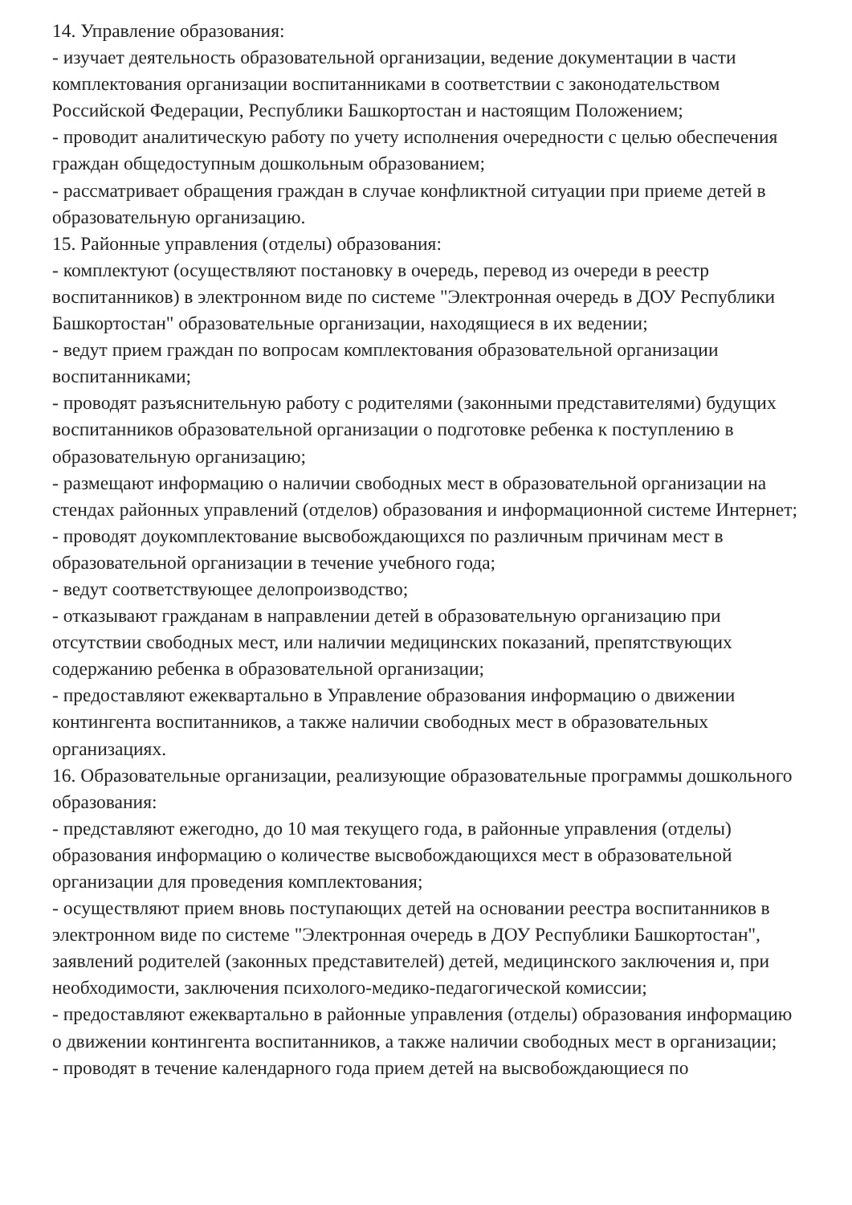14. Управление образования:
- изучает деятельность образовательной организации, ведение документации в части комплектования организации воспитанниками в соответствии с законодательством Российской Федерации, Республики Башкортостан и настоящим Положением;
- проводит аналитическую работу по учету исполнения очередности с целью обеспечения граждан общедоступным дошкольным образованием;
- рассматривает обращения граждан в случае конфликтной ситуации при приеме детей в образовательную организацию.
15. Районные управления (отделы) образования:
- комплектуют (осуществляют постановку в очередь, перевод из очереди в реестр воспитанников) в электронном виде по системе "Электронная очередь в ДОУ Республики Башкортостан" образовательные организации, находящиеся в их ведении;
- ведут прием граждан по вопросам комплектования образовательной организации воспитанниками;
- проводят разъяснительную работу с родителями (законными представителями) будущих воспитанников образовательной организации о подготовке ребенка к поступлению в образовательную организацию;
- размещают информацию о наличии свободных мест в образовательной организации на стендах районных управлений (отделов) образования и информационной системе Интернет;
- проводят доукомплектование высвобождающихся по различным причинам мест в образовательной организации в течение учебного года;
- ведут соответствующее делопроизводство;
- отказывают гражданам в направлении детей в образовательную организацию при отсутствии свободных мест, или наличии медицинских показаний, препятствующих содержанию ребенка в образовательной организации;
- предоставляют ежеквартально в Управление образования информацию о движении контингента воспитанников, а также наличии свободных мест в образовательных организациях.
16. Образовательные организации, реализующие образовательные программы дошкольного образования:
- представляют ежегодно, до 10 мая текущего года, в районные управления (отделы) образования информацию о количестве высвобождающихся мест в образовательной организации для проведения комплектования;
- осуществляют прием вновь поступающих детей на основании реестра воспитанников в электронном виде по системе "Электронная очередь в ДОУ Республики Башкортостан", заявлений родителей (законных представителей) детей, медицинского заключения и, при необходимости, заключения психолого-медико-педагогической комиссии;
- предоставляют ежеквартально в районные управления (отделы) образования информацию о движении контингента воспитанников, а также наличии свободных мест в организации;
- проводят в течение календарного года прием детей на высвобождающиеся по